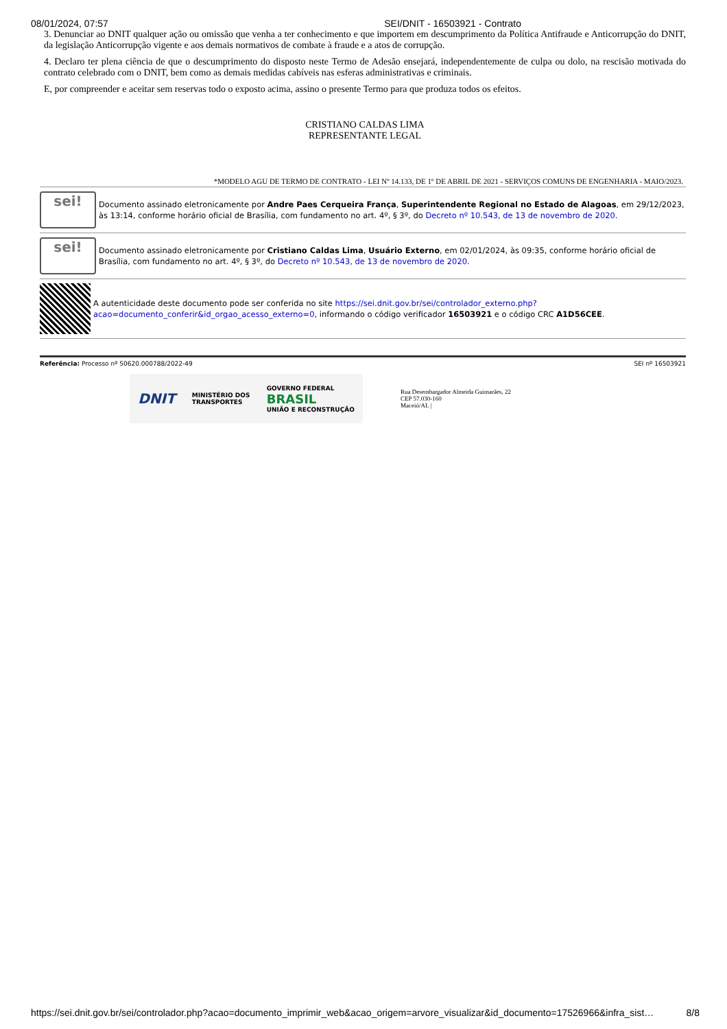08/01/2024, 07:57 SEI/DNIT - 16503921 - Contrato
3. Denunciar ao DNIT qualquer ação ou omissão que venha a ter conhecimento e que importem em descumprimento da Política Antifraude e Anticorrupção do DNIT, da legislação Anticorrupção vigente e aos demais normativos de combate à fraude e a atos de corrupção.
4. Declaro ter plena ciência de que o descumprimento do disposto neste Termo de Adesão ensejará, independentemente de culpa ou dolo, na rescisão motivada do contrato celebrado com o DNIT, bem como as demais medidas cabíveis nas esferas administrativas e criminais.
E, por compreender e aceitar sem reservas todo o exposto acima, assino o presente Termo para que produza todos os efeitos.
CRISTIANO CALDAS LIMA
REPRESENTANTE LEGAL
*MODELO AGU DE TERMO DE CONTRATO - LEI Nº 14.133, DE 1º DE ABRIL DE 2021 - SERVIÇOS COMUNS DE ENGENHARIA - MAIO/2023.
sei!
Documento assinado eletronicamente por Andre Paes Cerqueira França, Superintendente Regional no Estado de Alagoas, em 29/12/2023, às 13:14, conforme horário oficial de Brasília, com fundamento no art. 4º, § 3º, do Decreto nº 10.543, de 13 de novembro de 2020.
sei!
Documento assinado eletronicamente por Cristiano Caldas Lima, Usuário Externo, em 02/01/2024, às 09:35, conforme horário oficial de Brasília, com fundamento no art. 4º, § 3º, do Decreto nº 10.543, de 13 de novembro de 2020.
A autenticidade deste documento pode ser conferida no site https://sei.dnit.gov.br/sei/controlador_externo.php?
acao=documento_conferir&id_orgao_acesso_externo=0, informando o código verificador 16503921 e o código CRC A1D56CEE.
Referência: Processo nº 50620.000788/2022-49 SEI nº 16503921
DNIT MINISTÉRIO DOS
TRANSPORTES GOVERNO FEDERAL
BRASIL
UNIÃO E RECONSTRUÇÃO
Rua Desembargador Almeida Guimarães, 22
CEP 57.030-160
Maceió/AL |
https://sei.dnit.gov.br/sei/controlador.php?acao=documento_imprimir_web&acao_origem=arvore_visualizar&id_documento=17526966&infra_sist… 8/8